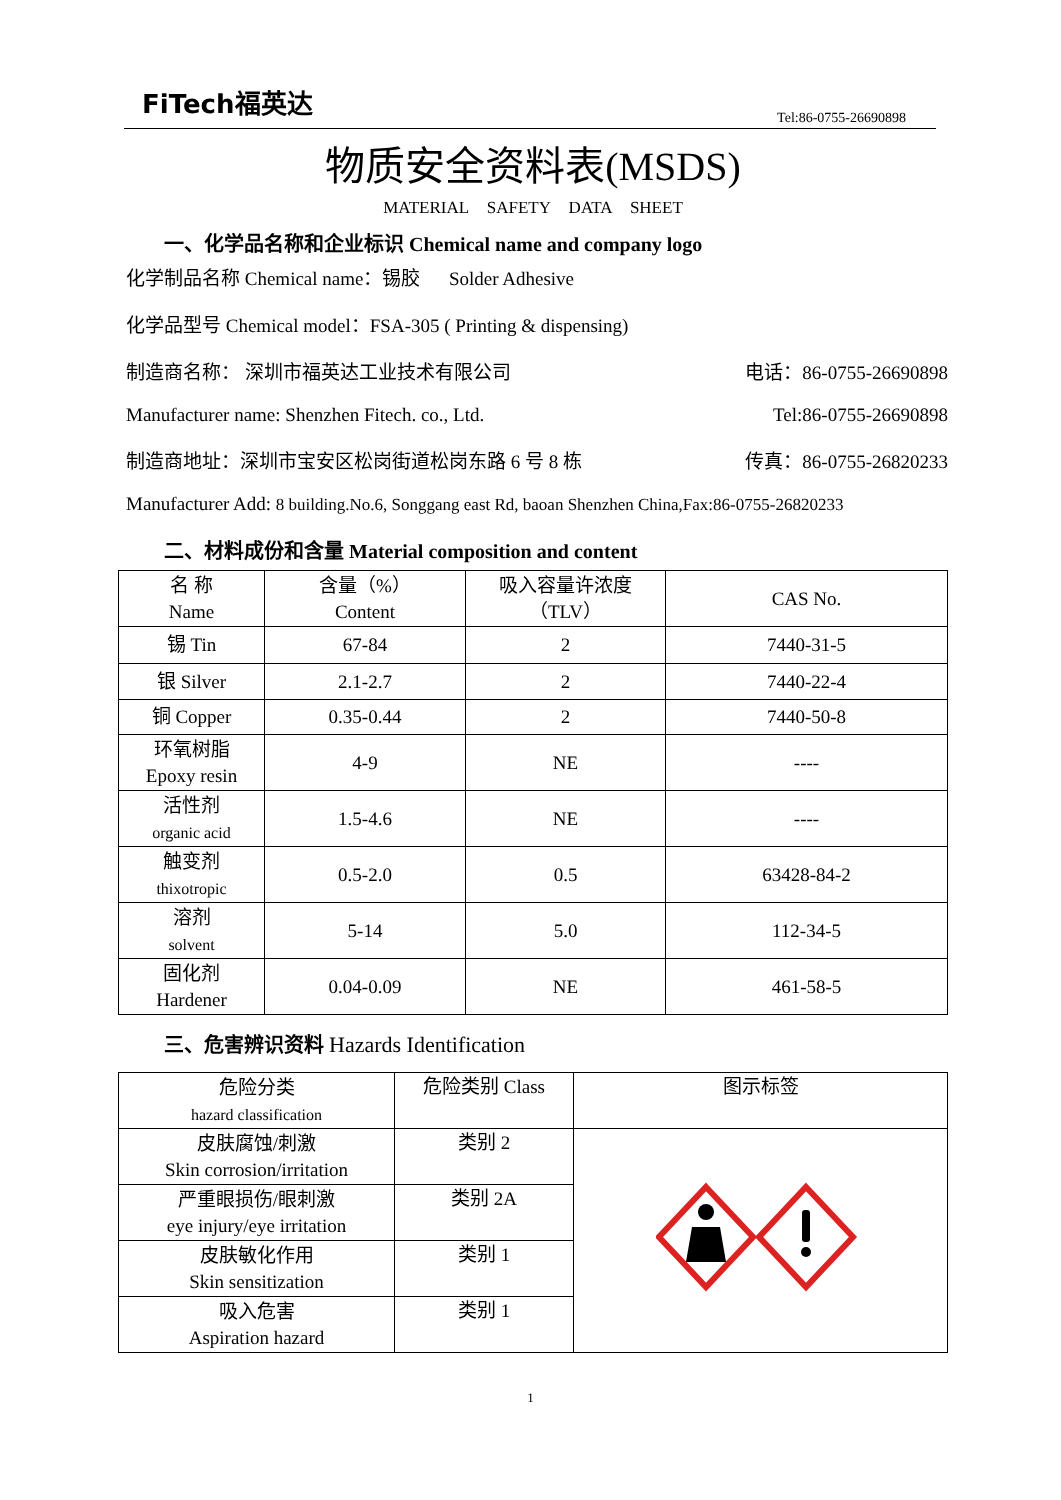FiTech福英达
Tel:86-0755-26690898
物质安全资料表(MSDS)
MATERIAL SAFETY DATA SHEET
一、化学品名称和企业标识 Chemical name and company logo
化学制品名称 Chemical name：锡胶 Solder Adhesive
化学品型号 Chemical model：FSA-305 ( Printing & dispensing)
制造商名称： 深圳市福英达工业技术有限公司 电话：86-0755-26690898
Manufacturer name: Shenzhen Fitech. co., Ltd. Tel:86-0755-26690898
制造商地址：深圳市宝安区松岗街道松岗东路 6 号 8 栋 传真：86-0755-26820233
Manufacturer Add: 8 building.No.6, Songgang east Rd, baoan Shenzhen China,Fax:86-0755-26820233
二、材料成份和含量 Material composition and content
| 名 称 Name | 含量（%） Content | 吸入容量许浓度 （TLV） | CAS No. |
| 锡 Tin | 67-84 | 2 | 7440-31-5 |
| 银 Silver | 2.1-2.7 | 2 | 7440-22-4 |
| 铜 Copper | 0.35-0.44 | 2 | 7440-50-8 |
| 环氧树脂 Epoxy resin | 4-9 | NE | ---- |
| 活性剂 organic acid | 1.5-4.6 | NE | ---- |
| 触变剂 thixotropic | 0.5-2.0 | 0.5 | 63428-84-2 |
| 溶剂 solvent | 5-14 | 5.0 | 112-34-5 |
| 固化剂 Hardener | 0.04-0.09 | NE | 461-58-5 |
三、危害辨识资料 Hazards Identification
| 危险分类 hazard classification | 危险类别 Class | 图示标签 |
| 皮肤腐蚀/刺激 Skin corrosion/irritation | 类别 2 | |
| 严重眼损伤/眼刺激 eye injury/eye irritation | 类别 2A | |
| 皮肤敏化作用 Skin sensitization | 类别 1 | |
| 吸入危害 Aspiration hazard | 类别 1 | |
1